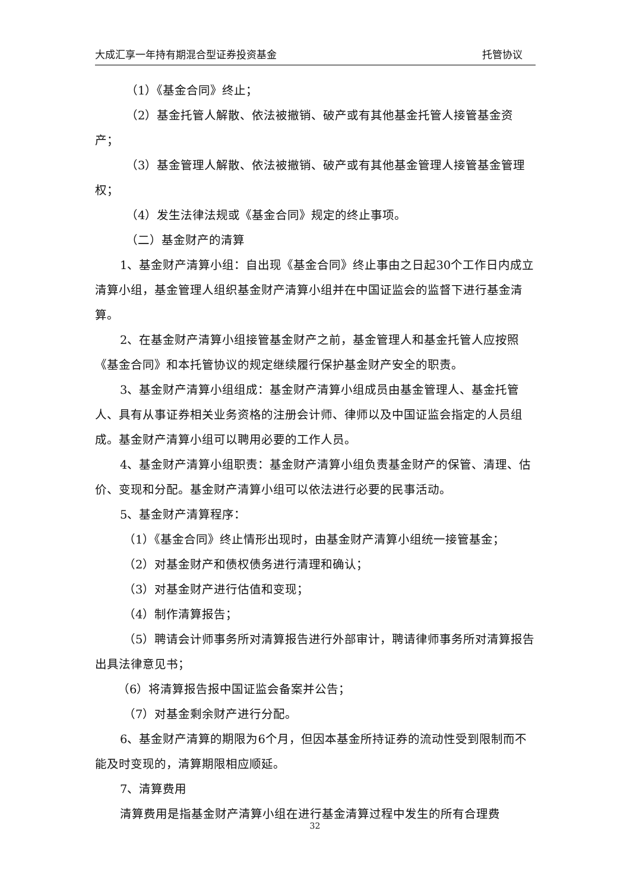大成汇享一年持有期混合型证券投资基金 托管协议
（1）《基金合同》终止；
（2）基金托管人解散、依法被撤销、破产或有其他基金托管人接管基金资产；
（3）基金管理人解散、依法被撤销、破产或有其他基金管理人接管基金管理权；
（4）发生法律法规或《基金合同》规定的终止事项。
（二）基金财产的清算
1、基金财产清算小组：自出现《基金合同》终止事由之日起30个工作日内成立清算小组，基金管理人组织基金财产清算小组并在中国证监会的监督下进行基金清算。
2、在基金财产清算小组接管基金财产之前，基金管理人和基金托管人应按照《基金合同》和本托管协议的规定继续履行保护基金财产安全的职责。
3、基金财产清算小组组成：基金财产清算小组成员由基金管理人、基金托管人、具有从事证券相关业务资格的注册会计师、律师以及中国证监会指定的人员组成。基金财产清算小组可以聘用必要的工作人员。
4、基金财产清算小组职责：基金财产清算小组负责基金财产的保管、清理、估价、变现和分配。基金财产清算小组可以依法进行必要的民事活动。
5、基金财产清算程序：
（1）《基金合同》终止情形出现时，由基金财产清算小组统一接管基金；
（2）对基金财产和债权债务进行清理和确认；
（3）对基金财产进行估值和变现；
（4）制作清算报告；
（5）聘请会计师事务所对清算报告进行外部审计，聘请律师事务所对清算报告出具法律意见书；
（6）将清算报告报中国证监会备案并公告；
（7）对基金剩余财产进行分配。
6、基金财产清算的期限为6个月，但因本基金所持证券的流动性受到限制而不能及时变现的，清算期限相应顺延。
7、清算费用
清算费用是指基金财产清算小组在进行基金清算过程中发生的所有合理费
32